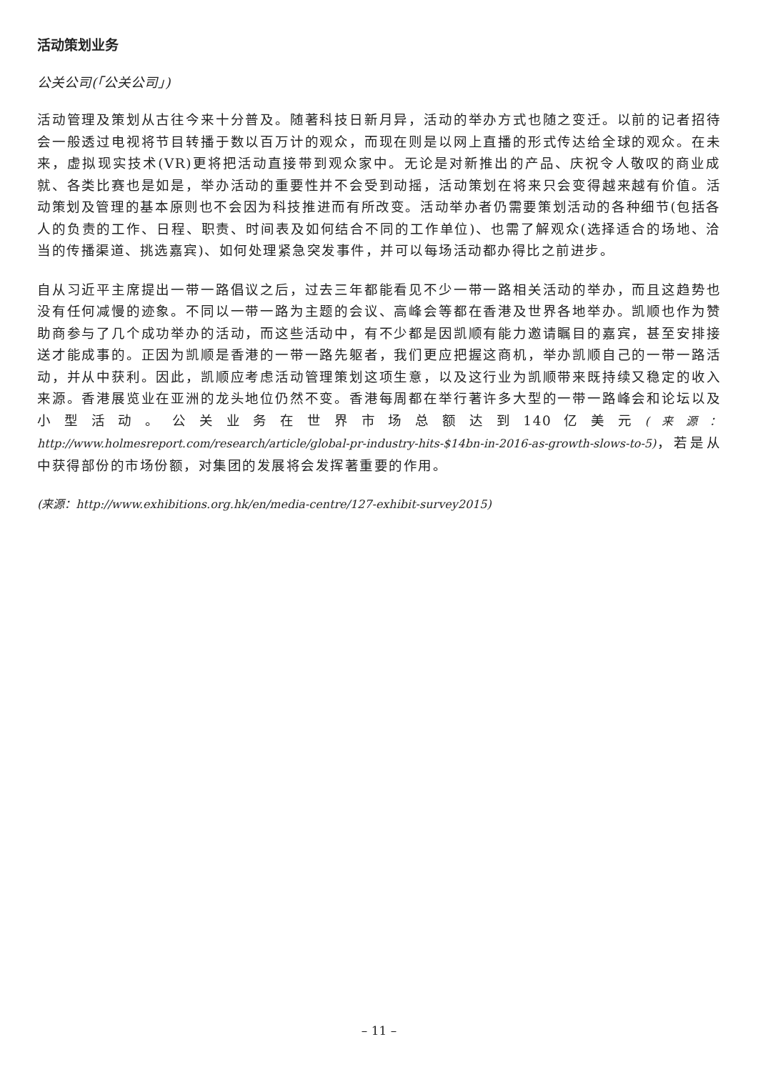活动策划业务
公关公司(「公关公司」)
活动管理及策划从古往今来十分普及。随著科技日新月异，活动的举办方式也随之变迁。以前的记者招待会一般透过电视将节目转播于数以百万计的观众，而现在则是以网上直播的形式传达给全球的观众。在未来，虚拟现实技术(VR)更将把活动直接带到观众家中。无论是对新推出的产品、庆祝令人敬叹的商业成就、各类比赛也是如是，举办活动的重要性并不会受到动摇，活动策划在将来只会变得越来越有价值。活动策划及管理的基本原则也不会因为科技推进而有所改变。活动举办者仍需要策划活动的各种细节(包括各人的负责的工作、日程、职责、时间表及如何结合不同的工作单位)、也需了解观众(选择适合的场地、洽当的传播渠道、挑选嘉宾)、如何处理紧急突发事件，并可以每场活动都办得比之前进步。
自从习近平主席提出一带一路倡议之后，过去三年都能看见不少一带一路相关活动的举办，而且这趋势也没有任何减慢的迹象。不同以一带一路为主题的会议、高峰会等都在香港及世界各地举办。凯顺也作为赞助商参与了几个成功举办的活动，而这些活动中，有不少都是因凯顺有能力邀请瞩目的嘉宾，甚至安排接送才能成事的。正因为凯顺是香港的一带一路先躯者，我们更应把握这商机，举办凯顺自己的一带一路活动，并从中获利。因此，凯顺应考虑活动管理策划这项生意，以及这行业为凯顺带来既持续又稳定的收入来源。香港展览业在亚洲的龙头地位仍然不变。香港每周都在举行著许多大型的一带一路峰会和论坛以及小型活动。公关业务在世界市场总额达到140亿美元(来源：http://www.holmesreport.com/research/article/global-pr-industry-hits-$14bn-in-2016-as-growth-slows-to-5)，若是从中获得部份的市场份额，对集团的发展将会发挥著重要的作用。
(来源：http://www.exhibitions.org.hk/en/media-centre/127-exhibit-survey2015)
– 11 –